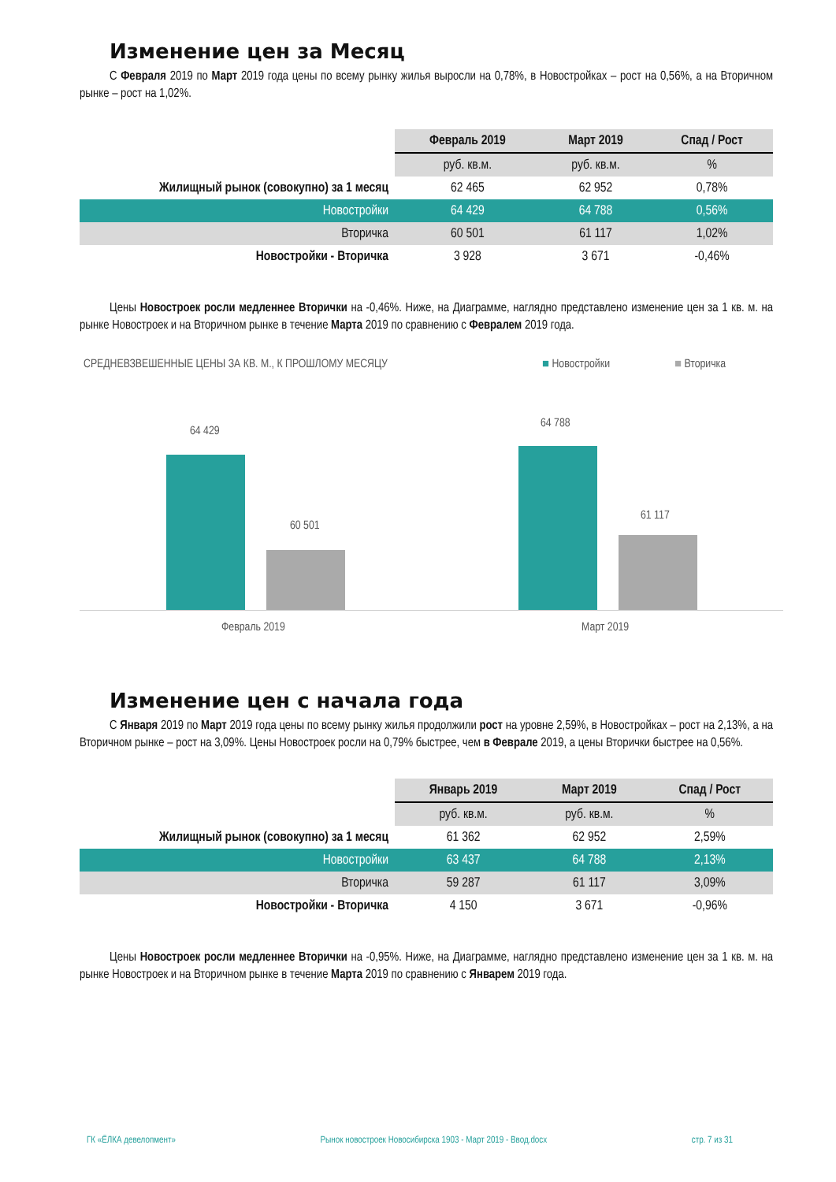Изменение цен за Месяц
С Февраля 2019 по Март 2019 года цены по всему рынку жилья выросли на 0,78%, в Новостройках – рост на 0,56%, а на Вторичном рынке – рост на 1,02%.
| | Февраль 2019 | Март 2019 | Спад / Рост |
| | руб. кв.м. | руб. кв.м. | % |
| Жилищный рынок (совокупно) за 1 месяц | 62 465 | 62 952 | 0,78% |
| Новостройки | 64 429 | 64 788 | 0,56% |
| Вторичка | 60 501 | 61 117 | 1,02% |
| Новостройки - Вторичка | 3 928 | 3 671 | -0,46% |
Цены Новостроек росли медленнее Вторички на -0,46%. Ниже, на Диаграмме, наглядно представлено изменение цен за 1 кв. м. на рынке Новостроек и на Вторичном рынке в течение Марта 2019 по сравнению с Февралем 2019 года.
СРЕДНЕВЗВЕШЕННЫЕ ЦЕНЫ ЗА КВ. М., К ПРОШЛОМУ МЕСЯЦУ
■ Новостройки ■ Вторичка
64 429
60 501
64 788
61 117
Февраль 2019 Март 2019
Изменение цен с начала года
С Января 2019 по Март 2019 года цены по всему рынку жилья продолжили рост на уровне 2,59%, в Новостройках – рост на 2,13%, а на Вторичном рынке – рост на 3,09%. Цены Новостроек росли на 0,79% быстрее, чем в Феврале 2019, а цены Вторички быстрее на 0,56%.
| | Январь 2019 | Март 2019 | Спад / Рост |
| | руб. кв.м. | руб. кв.м. | % |
| Жилищный рынок (совокупно) за 1 месяц | 61 362 | 62 952 | 2,59% |
| Новостройки | 63 437 | 64 788 | 2,13% |
| Вторичка | 59 287 | 61 117 | 3,09% |
| Новостройки - Вторичка | 4 150 | 3 671 | -0,96% |
Цены Новостроек росли медленнее Вторички на -0,95%. Ниже, на Диаграмме, наглядно представлено изменение цен за 1 кв. м. на рынке Новостроек и на Вторичном рынке в течение Марта 2019 по сравнению с Январем 2019 года.
ГК «ЁЛКА девелопмент» Рынок новостроек Новосибирска 1903 - Март 2019 - Ввод.docx стр. 7 из 31